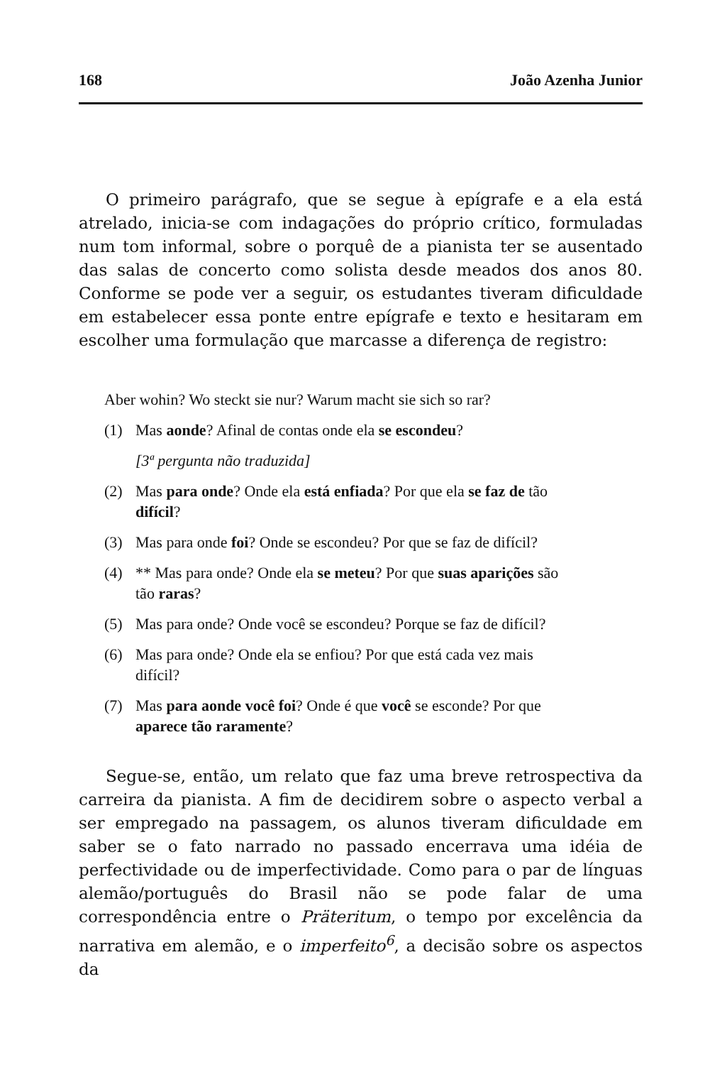168 João Azenha Junior
O primeiro parágrafo, que se segue à epígrafe e a ela está atrelado, inicia-se com indagações do próprio crítico, formuladas num tom informal, sobre o porquê de a pianista ter se ausentado das salas de concerto como solista desde meados dos anos 80. Conforme se pode ver a seguir, os estudantes tiveram dificuldade em estabelecer essa ponte entre epígrafe e texto e hesitaram em escolher uma formulação que marcasse a diferença de registro:
Aber wohin? Wo steckt sie nur? Warum macht sie sich so rar?
(1) Mas aonde? Afinal de contas onde ela se escondeu?
[3ª pergunta não traduzida]
(2) Mas para onde? Onde ela está enfiada? Por que ela se faz de tão difícil?
(3) Mas para onde foi? Onde se escondeu? Por que se faz de difícil?
(4) ** Mas para onde? Onde ela se meteu? Por que suas aparições são tão raras?
(5) Mas para onde? Onde você se escondeu? Porque se faz de difícil?
(6) Mas para onde? Onde ela se enfiou? Por que está cada vez mais difícil?
(7) Mas para aonde você foi? Onde é que você se esconde? Por que aparece tão raramente?
Segue-se, então, um relato que faz uma breve retrospectiva da carreira da pianista. A fim de decidirem sobre o aspecto verbal a ser empregado na passagem, os alunos tiveram dificuldade em saber se o fato narrado no passado encerrava uma idéia de perfectividade ou de imperfectividade. Como para o par de línguas alemão/português do Brasil não se pode falar de uma correspondência entre o Präteritum, o tempo por excelência da narrativa em alemão, e o imperfeito<sup>6</sup>, a decisão sobre os aspectos da